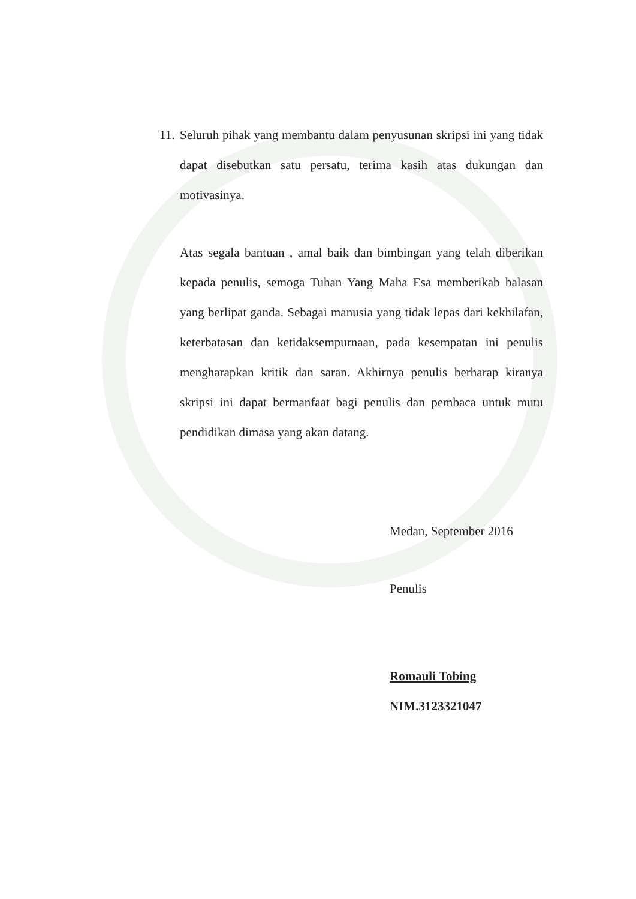11. Seluruh pihak yang membantu dalam penyusunan skripsi ini yang tidak dapat disebutkan satu persatu, terima kasih atas dukungan dan motivasinya.
Atas segala bantuan , amal baik dan bimbingan yang telah diberikan kepada penulis, semoga Tuhan Yang Maha Esa memberikab balasan yang berlipat ganda. Sebagai manusia yang tidak lepas dari kekhilafan, keterbatasan dan ketidaksempurnaan, pada kesempatan ini penulis mengharapkan kritik dan saran. Akhirnya penulis berharap kiranya skripsi ini dapat bermanfaat bagi penulis dan pembaca untuk mutu pendidikan dimasa yang akan datang.
Medan, September 2016
Penulis
Romauli Tobing
NIM.3123321047